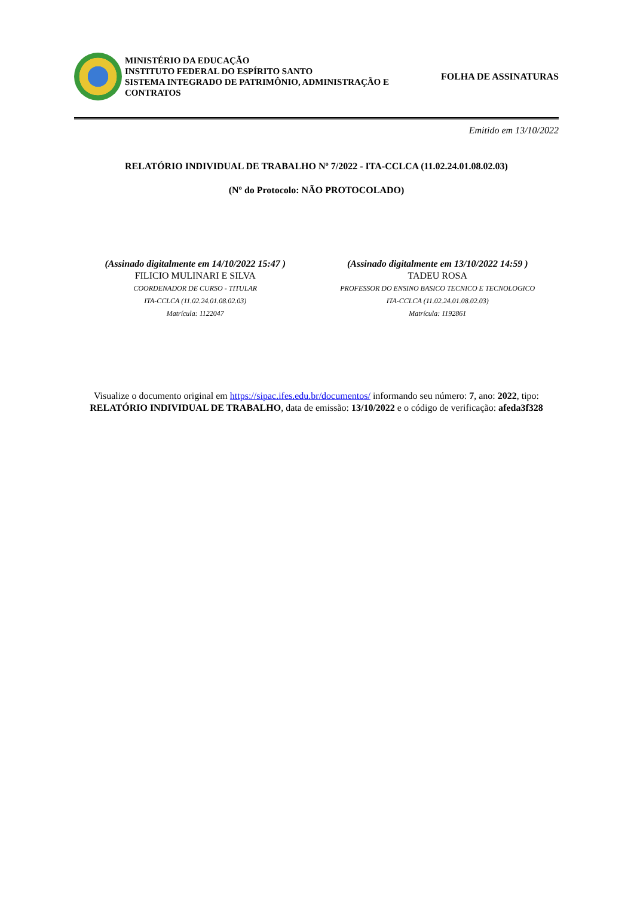MINISTÉRIO DA EDUCAÇÃO
INSTITUTO FEDERAL DO ESPÍRITO SANTO
SISTEMA INTEGRADO DE PATRIMÔNIO, ADMINISTRAÇÃO E CONTRATOS
FOLHA DE ASSINATURAS
Emitido em 13/10/2022
RELATÓRIO INDIVIDUAL DE TRABALHO Nº 7/2022 - ITA-CCLCA (11.02.24.01.08.02.03)
(Nº do Protocolo: NÃO PROTOCOLADO)
(Assinado digitalmente em 14/10/2022 15:47 )
FILICIO MULINARI E SILVA
COORDENADOR DE CURSO - TITULAR
ITA-CCLCA (11.02.24.01.08.02.03)
Matrícula: 1122047
(Assinado digitalmente em 13/10/2022 14:59 )
TADEU ROSA
PROFESSOR DO ENSINO BASICO TECNICO E TECNOLOGICO
ITA-CCLCA (11.02.24.01.08.02.03)
Matrícula: 1192861
Visualize o documento original em https://sipac.ifes.edu.br/documentos/ informando seu número: 7, ano: 2022, tipo: RELATÓRIO INDIVIDUAL DE TRABALHO, data de emissão: 13/10/2022 e o código de verificação: afeda3f328